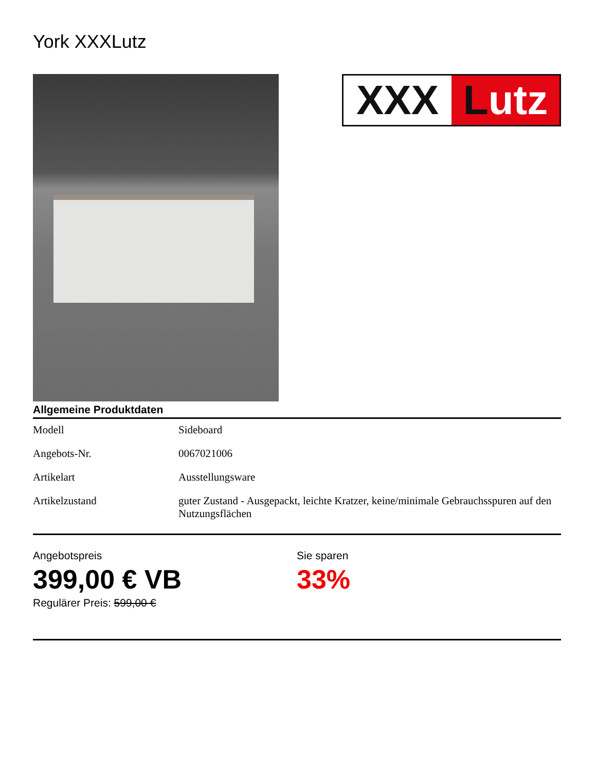York XXXLutz
XXX Lutz
Allgemeine Produktdaten
| Modell | Sideboard |
| Angebots-Nr. | 0067021006 |
| Artikelart | Ausstellungsware |
| Artikelzustand | guter Zustand - Ausgepackt, leichte Kratzer, keine/minimale Gebrauchsspuren auf den Nutzungsflächen |
Angebotspreis
399,00 € VB
Regulärer Preis: 599,00 €
Sie sparen
33%